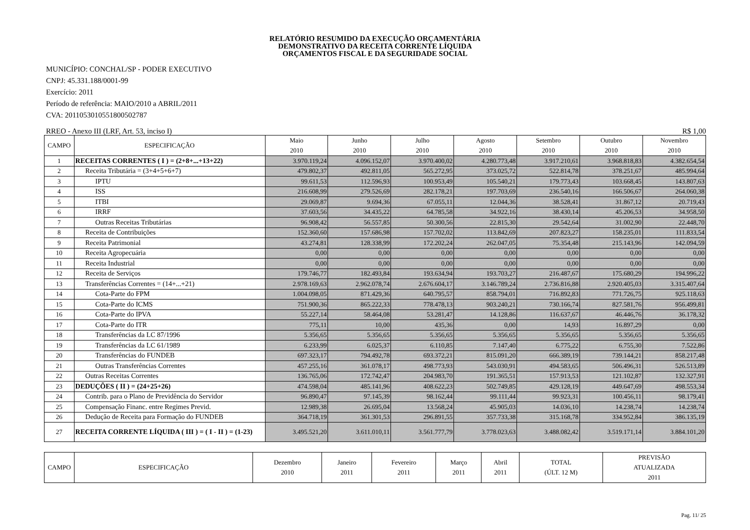RELATÓRIO RESUMIDO DA EXECUÇÃO ORÇAMENTÁRIA
DEMONSTRATIVO DA RECEITA CORRENTE LÍQUIDA
ORÇAMENTOS FISCAL E DA SEGURIDADE SOCIAL
MUNICÍPIO: CONCHAL/SP - PODER EXECUTIVO
CNPJ: 45.331.188/0001-99
Exercício: 2011
Período de referência: MAIO/2010 a ABRIL/2011
CVA: 20110530105518005027​87
RREO - Anexo III (LRF, Art. 53, inciso I) R$ 1,00
| CAMPO | ESPECIFICAÇÃO | Maio 2010 | Junho 2010 | Julho 2010 | Agosto 2010 | Setembro 2010 | Outubro 2010 | Novembro 2010 |
| --- | --- | --- | --- | --- | --- | --- | --- | --- |
| 1 | RECEITAS CORRENTES ( I ) = (2+8+...+13+22) | 3.970.119,24 | 4.096.152,07 | 3.970.400,02 | 4.280.773,48 | 3.917.210,61 | 3.968.818,83 | 4.382.654,54 |
| 2 | Receita Tributária = (3+4+5+6+7) | 479.802,37 | 492.811,05 | 565.272,95 | 373.025,72 | 522.814,78 | 378.251,67 | 485.994,64 |
| 3 | IPTU | 99.611,53 | 112.596,93 | 100.953,49 | 105.540,21 | 179.773,43 | 103.668,45 | 143.807,63 |
| 4 | ISS | 216.608,99 | 279.526,69 | 282.178,21 | 197.703,69 | 236.540,16 | 166.506,67 | 264.060,38 |
| 5 | ITBI | 29.069,87 | 9.694,36 | 67.055,11 | 12.044,36 | 38.528,41 | 31.867,12 | 20.719,43 |
| 6 | IRRF | 37.603,56 | 34.435,22 | 64.785,58 | 34.922,16 | 38.430,14 | 45.206,53 | 34.958,50 |
| 7 | Outras Receitas Tributárias | 96.908,42 | 56.557,85 | 50.300,56 | 22.815,30 | 29.542,64 | 31.002,90 | 22.448,70 |
| 8 | Receita de Contribuições | 152.360,60 | 157.686,98 | 157.702,02 | 113.842,69 | 207.823,27 | 158.235,01 | 111.833,54 |
| 9 | Receita Patrimonial | 43.274,81 | 128.338,99 | 172.202,24 | 262.047,05 | 75.354,48 | 215.143,96 | 142.094,59 |
| 10 | Receita Agropecuária | 0,00 | 0,00 | 0,00 | 0,00 | 0,00 | 0,00 | 0,00 |
| 11 | Receita Industrial | 0,00 | 0,00 | 0,00 | 0,00 | 0,00 | 0,00 | 0,00 |
| 12 | Receita de Serviços | 179.746,77 | 182.493,84 | 193.634,94 | 193.703,27 | 216.487,67 | 175.680,29 | 194.996,22 |
| 13 | Transferências Correntes = (14+...+21) | 2.978.169,63 | 2.962.078,74 | 2.676.604,17 | 3.146.789,24 | 2.736.816,88 | 2.920.405,03 | 3.315.407,64 |
| 14 | Cota-Parte do FPM | 1.004.098,05 | 871.429,36 | 640.795,57 | 858.794,01 | 716.892,83 | 771.726,75 | 925.118,63 |
| 15 | Cota-Parte do ICMS | 751.900,36 | 865.222,33 | 778.478,13 | 903.240,21 | 730.166,74 | 827.581,76 | 956.499,81 |
| 16 | Cota-Parte do IPVA | 55.227,14 | 58.464,08 | 53.281,47 | 14.128,86 | 116.637,67 | 46.446,76 | 36.178,32 |
| 17 | Cota-Parte do ITR | 775,11 | 10,00 | 435,36 | 0,00 | 14,93 | 16.897,29 | 0,00 |
| 18 | Transferências da LC 87/1996 | 5.356,65 | 5.356,65 | 5.356,65 | 5.356,65 | 5.356,65 | 5.356,65 | 5.356,65 |
| 19 | Transferências da LC 61/1989 | 6.233,99 | 6.025,37 | 6.110,85 | 7.147,40 | 6.775,22 | 6.755,30 | 7.522,86 |
| 20 | Transferências do FUNDEB | 697.323,17 | 794.492,78 | 693.372,21 | 815.091,20 | 666.389,19 | 739.144,21 | 858.217,48 |
| 21 | Outras Transferências Correntes | 457.255,16 | 361.078,17 | 498.773,93 | 543.030,91 | 494.583,65 | 506.496,31 | 526.513,89 |
| 22 | Outras Receitas Correntes | 136.765,06 | 172.742,47 | 204.983,70 | 191.365,51 | 157.913,53 | 121.102,87 | 132.327,91 |
| 23 | DEDUÇÕES ( II ) = (24+25+26) | 474.598,04 | 485.141,96 | 408.622,23 | 502.749,85 | 429.128,19 | 449.647,69 | 498.553,34 |
| 24 | Contrib. para o Plano de Previdência do Servidor | 96.890,47 | 97.145,39 | 98.162,44 | 99.111,44 | 99.923,31 | 100.456,11 | 98.179,41 |
| 25 | Compensação Financ. entre Regimes Previd. | 12.989,38 | 26.695,04 | 13.568,24 | 45.905,03 | 14.036,10 | 14.238,74 | 14.238,74 |
| 26 | Dedução de Receita para Formação do FUNDEB | 364.718,19 | 361.301,53 | 296.891,55 | 357.733,38 | 315.168,78 | 334.952,84 | 386.135,19 |
| 27 | RECEITA CORRENTE LÍQUIDA ( III ) = ( I - II ) = (1-23) | 3.495.521,20 | 3.611.010,11 | 3.561.777,79 | 3.778.023,63 | 3.488.082,42 | 3.519.171,14 | 3.884.101,20 |
| CAMPO | ESPECIFICAÇÃO | Dezembro 2010 | Janeiro 2011 | Fevereiro 2011 | Março 2011 | Abril 2011 | TOTAL (ÚLT. 12 M) | PREVISÃO ATUALIZADA 2011 |
| --- | --- | --- | --- | --- | --- | --- | --- | --- |
Pag. 11/ 25